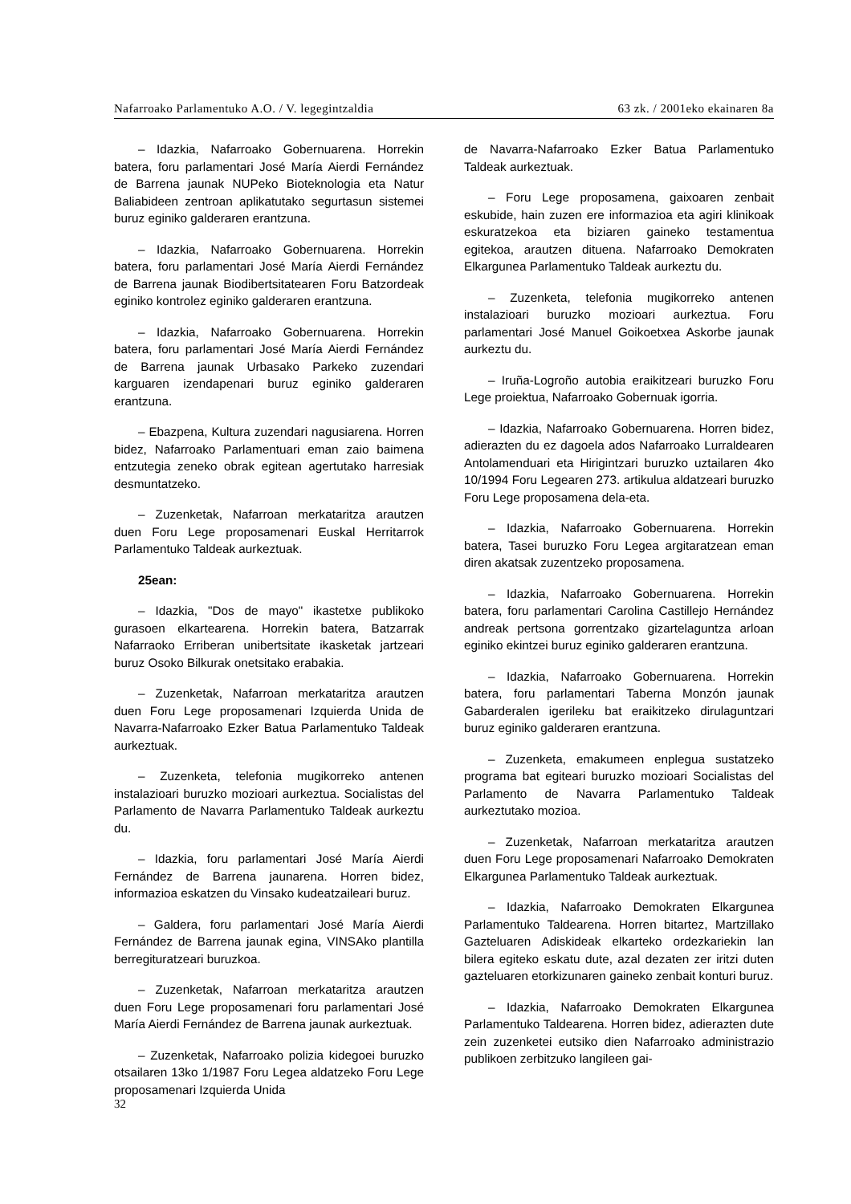Nafarroako Parlamentuko A.O. / V. legegintzaldia 63 zk. / 2001eko ekainaren 8a
– Idazkia, Nafarroako Gobernuarena. Horrekin batera, foru parlamentari José María Aierdi Fernández de Barrena jaunak NUPeko Bioteknologia eta Natur Baliabideen zentroan aplikatutako segurtasun sistemei buruz eginiko galderaren erantzuna.
– Idazkia, Nafarroako Gobernuarena. Horrekin batera, foru parlamentari José María Aierdi Fernández de Barrena jaunak Biodibertsitatearen Foru Batzordeak eginiko kontrolez eginiko galderaren erantzuna.
– Idazkia, Nafarroako Gobernuarena. Horrekin batera, foru parlamentari José María Aierdi Fernández de Barrena jaunak Urbasako Parkeko zuzendari karguaren izendapenari buruz eginiko galderaren erantzuna.
– Ebazpena, Kultura zuzendari nagusiarena. Horren bidez, Nafarroako Parlamentuari eman zaio baimena entzutegia zeneko obrak egitean agertutako harresiak desmuntatzeko.
– Zuzenketak, Nafarroan merkataritza arautzen duen Foru Lege proposamenari Euskal Herritarrok Parlamentuko Taldeak aurkeztuak.
25ean:
– Idazkia, "Dos de mayo" ikastetxe publikoko gurasoen elkartearena. Horrekin batera, Batzarrak Nafarraoko Erriberan unibertsitate ikasketak jartzeari buruz Osoko Bilkurak onetsitako erabakia.
– Zuzenketak, Nafarroan merkataritza arautzen duen Foru Lege proposamenari Izquierda Unida de Navarra-Nafarroako Ezker Batua Parlamentuko Taldeak aurkeztuak.
– Zuzenketa, telefonia mugikorreko antenen instalazioari buruzko mozioari aurkeztua. Socialistas del Parlamento de Navarra Parlamentuko Taldeak aurkeztu du.
– Idazkia, foru parlamentari José María Aierdi Fernández de Barrena jaunarena. Horren bidez, informazioa eskatzen du Vinsako kudeatzaileari buruz.
– Galdera, foru parlamentari José María Aierdi Fernández de Barrena jaunak egina, VINSAko plantilla berregituratzeari buruzkoa.
– Zuzenketak, Nafarroan merkataritza arautzen duen Foru Lege proposamenari foru parlamentari José María Aierdi Fernández de Barrena jaunak aurkeztuak.
– Zuzenketak, Nafarroako polizia kidegoei buruzko otsailaren 13ko 1/1987 Foru Legea aldatzeko Foru Lege proposamenari Izquierda Unida
de Navarra-Nafarroako Ezker Batua Parlamentuko Taldeak aurkeztuak.
– Foru Lege proposamena, gaixoaren zenbait eskubide, hain zuzen ere informazioa eta agiri klinikoak eskuratzekoa eta biziaren gaineko testamentua egitekoa, arautzen dituena. Nafarroako Demokraten Elkargunea Parlamentuko Taldeak aurkeztu du.
– Zuzenketa, telefonia mugikorreko antenen instalazioari buruzko mozioari aurkeztua. Foru parlamentari José Manuel Goikoetxea Askorbe jaunak aurkeztu du.
– Iruña-Logroño autobia eraikitzeari buruzko Foru Lege proiektua, Nafarroako Gobernuak igorria.
– Idazkia, Nafarroako Gobernuarena. Horren bidez, adierazten du ez dagoela ados Nafarroako Lurraldearen Antolamenduari eta Hirigintzari buruzko uztailaren 4ko 10/1994 Foru Legearen 273. artikulua aldatzeari buruzko Foru Lege proposamena dela-eta.
– Idazkia, Nafarroako Gobernuarena. Horrekin batera, Tasei buruzko Foru Legea argitaratzean eman diren akatsak zuzentzeko proposamena.
– Idazkia, Nafarroako Gobernuarena. Horrekin batera, foru parlamentari Carolina Castillejo Hernández andreak pertsona gorrentzako gizartelaguntza arloan eginiko ekintzei buruz eginiko galderaren erantzuna.
– Idazkia, Nafarroako Gobernuarena. Horrekin batera, foru parlamentari Taberna Monzón jaunak Gabarderalen igerileku bat eraikitzeko dirulaguntzari buruz eginiko galderaren erantzuna.
– Zuzenketa, emakumeen enplegua sustatzeko programa bat egiteari buruzko mozioari Socialistas del Parlamento de Navarra Parlamentuko Taldeak aurkeztutako mozioa.
– Zuzenketak, Nafarroan merkataritza arautzen duen Foru Lege proposamenari Nafarroako Demokraten Elkargunea Parlamentuko Taldeak aurkeztuak.
– Idazkia, Nafarroako Demokraten Elkargunea Parlamentuko Taldearena. Horren bitartez, Martzillako Gazteluaren Adiskideak elkarteko ordezkariekin lan bilera egiteko eskatu dute, azal dezaten zer iritzi duten gazteluaren etorkizunaren gaineko zenbait konturi buruz.
– Idazkia, Nafarroako Demokraten Elkargunea Parlamentuko Taldearena. Horren bidez, adierazten dute zein zuzenketei eutsiko dien Nafarroako administrazio publikoen zerbitzuko langileen gai-
32